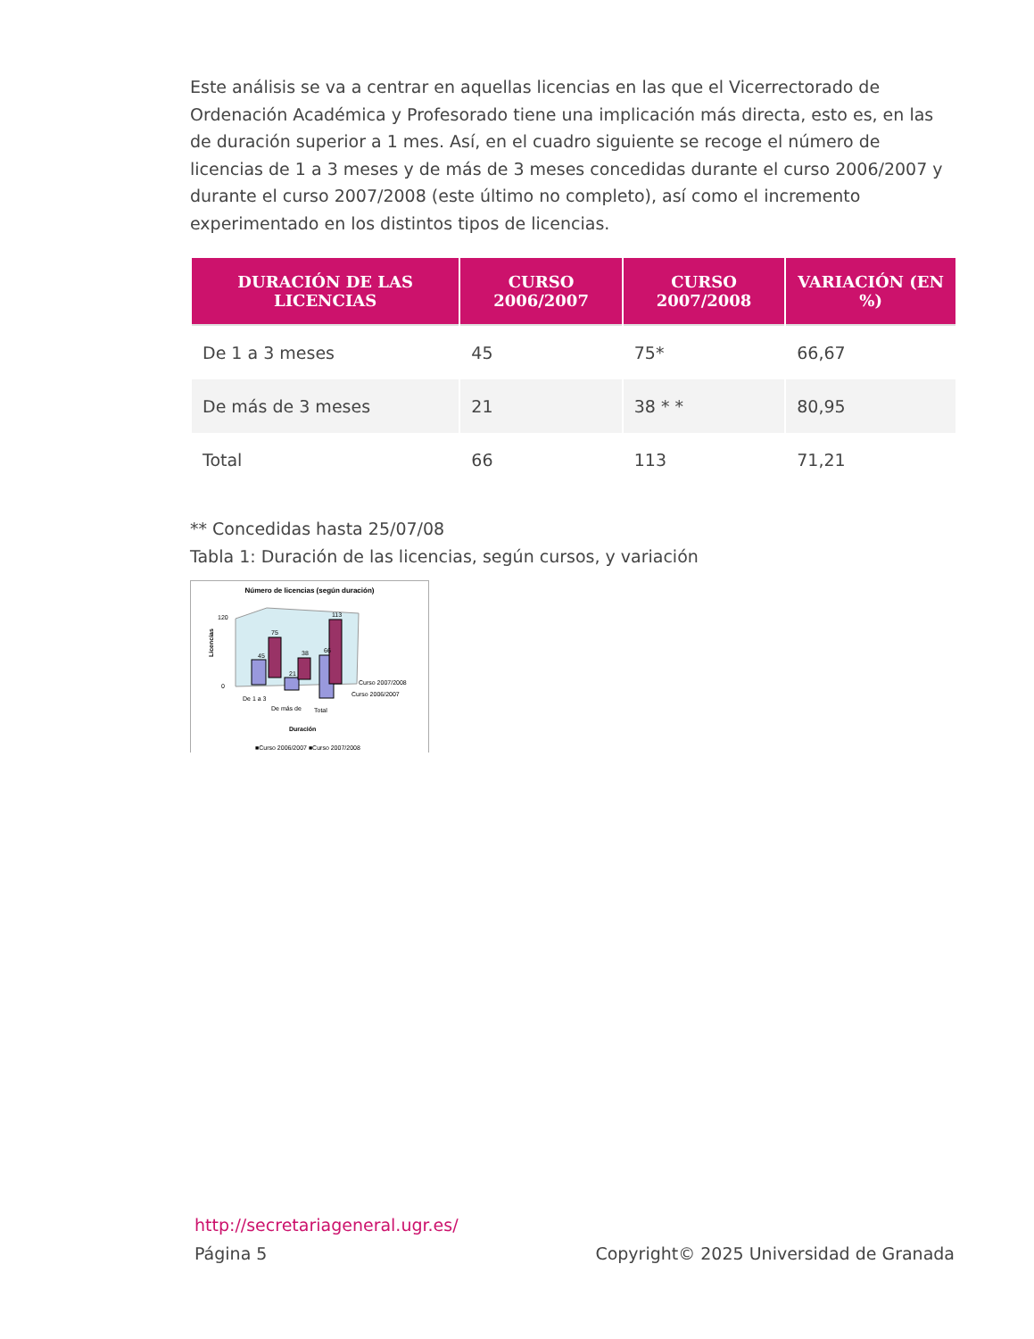Este análisis se va a centrar en aquellas licencias en las que el Vicerrectorado de Ordenación Académica y Profesorado tiene una implicación más directa, esto es, en las de duración superior a 1 mes. Así, en el cuadro siguiente se recoge el número de licencias de 1 a 3 meses y de más de 3 meses concedidas durante el curso 2006/2007 y durante el curso 2007/2008 (este último no completo), así como el incremento experimentado en los distintos tipos de licencias.
| DURACIÓN DE LAS LICENCIAS | CURSO 2006/2007 | CURSO 2007/2008 | VARIACIÓN (EN %) |
| --- | --- | --- | --- |
| De 1 a 3 meses | 45 | 75* | 66,67 |
| De más de 3 meses | 21 | 38 * * | 80,95 |
| Total | 66 | 113 | 71,21 |
** Concedidas hasta 25/07/08
Tabla 1: Duración de las licencias, según cursos, y variación
Número de licencias (según duración)
0
120
45
75
38
21
66
113
Curso 2007/2008
Curso 2006/2007
De 1 a 3
De más de
Total
Duración
Licencias
■Curso 2006/2007 ■Curso 2007/2008
http://secretariageneral.ugr.es/
Página 5 Copyright© 2025 Universidad de Granada